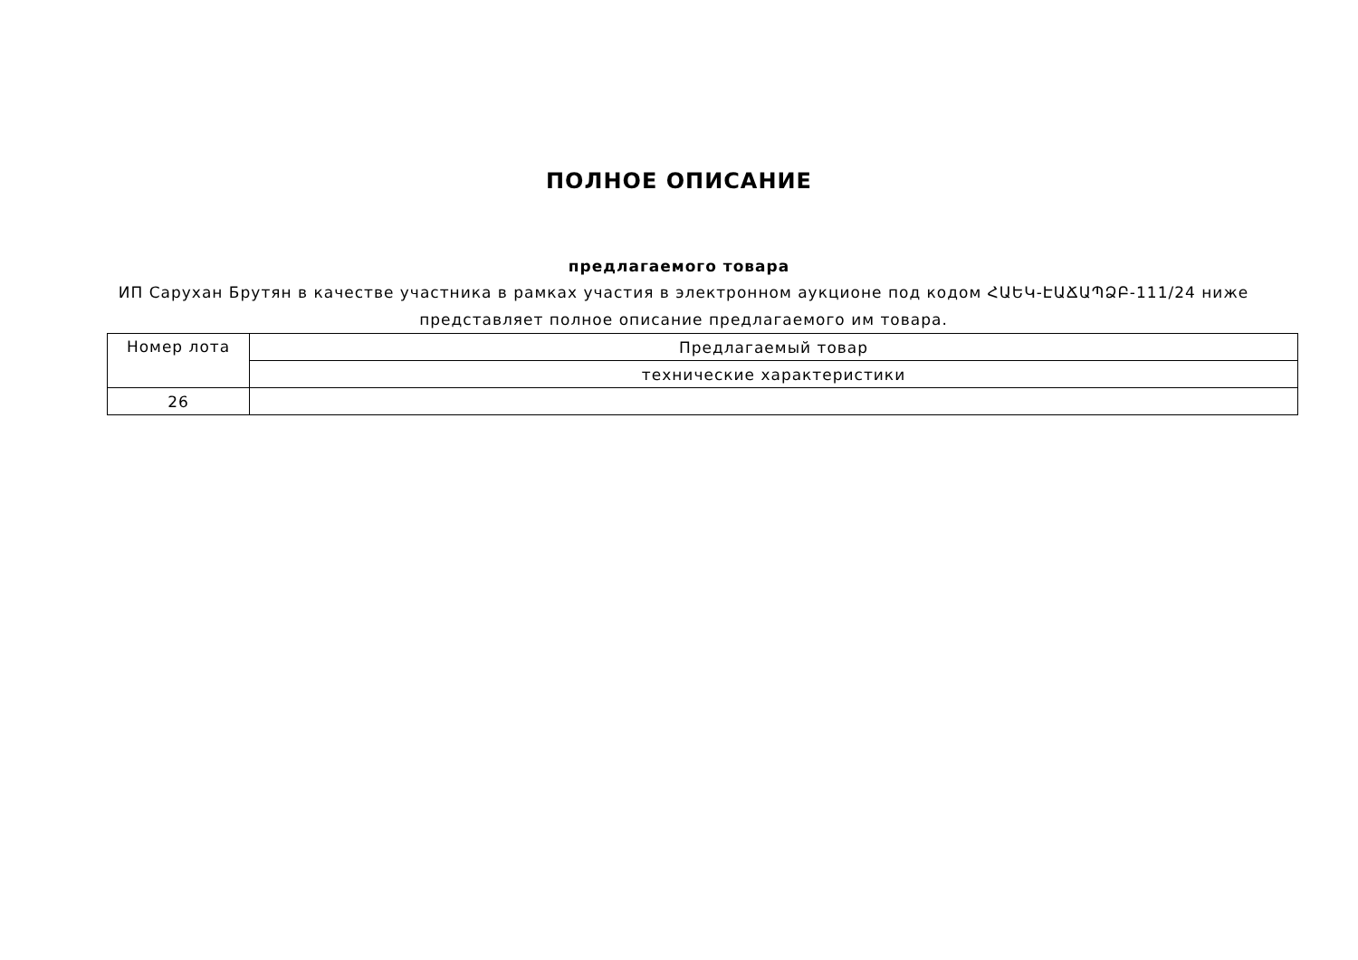ПОЛНОЕ ОПИСАНИЕ
предлагаемого товара
ИП Сарухан Брутян в качестве участника в рамках участия в электронном аукционе под кодом ՀԱԵԿ-ԷԱՃԱՊՁԲ-111/24 ниже представляет полное описание предлагаемого им товара.
| Номер лота | Предлагаемый товар |
| | технические характеристики |
| 26 | |